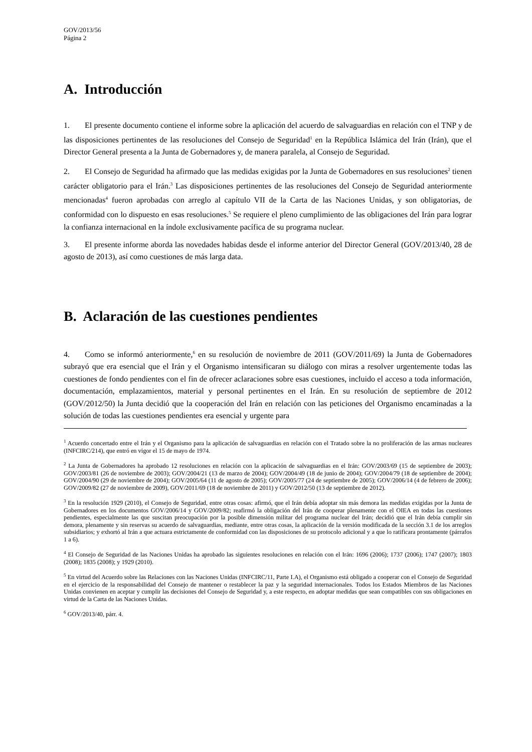GOV/2013/56
Página 2
A. Introducción
1. El presente documento contiene el informe sobre la aplicación del acuerdo de salvaguardias en relación con el TNP y de las disposiciones pertinentes de las resoluciones del Consejo de Seguridad<sup>1</sup> en la República Islámica del Irán (Irán), que el Director General presenta a la Junta de Gobernadores y, de manera paralela, al Consejo de Seguridad.
2. El Consejo de Seguridad ha afirmado que las medidas exigidas por la Junta de Gobernadores en sus resoluciones<sup>2</sup> tienen carácter obligatorio para el Irán.<sup>3</sup> Las disposiciones pertinentes de las resoluciones del Consejo de Seguridad anteriormente mencionadas<sup>4</sup> fueron aprobadas con arreglo al capítulo VII de la Carta de las Naciones Unidas, y son obligatorias, de conformidad con lo dispuesto en esas resoluciones.<sup>5</sup> Se requiere el pleno cumplimiento de las obligaciones del Irán para lograr la confianza internacional en la índole exclusivamente pacífica de su programa nuclear.
3. El presente informe aborda las novedades habidas desde el informe anterior del Director General (GOV/2013/40, 28 de agosto de 2013), así como cuestiones de más larga data.
B. Aclaración de las cuestiones pendientes
4. Como se informó anteriormente,<sup>6</sup> en su resolución de noviembre de 2011 (GOV/2011/69) la Junta de Gobernadores subrayó que era esencial que el Irán y el Organismo intensificaran su diálogo con miras a resolver urgentemente todas las cuestiones de fondo pendientes con el fin de ofrecer aclaraciones sobre esas cuestiones, incluido el acceso a toda información, documentación, emplazamientos, material y personal pertinentes en el Irán. En su resolución de septiembre de 2012 (GOV/2012/50) la Junta decidió que la cooperación del Irán en relación con las peticiones del Organismo encaminadas a la solución de todas las cuestiones pendientes era esencial y urgente para
<sup>1</sup> Acuerdo concertado entre el Irán y el Organismo para la aplicación de salvaguardias en relación con el Tratado sobre la no proliferación de las armas nucleares (INFCIRC/214), que entró en vigor el 15 de mayo de 1974.
<sup>2</sup> La Junta de Gobernadores ha aprobado 12 resoluciones en relación con la aplicación de salvaguardias en el Irán: GOV/2003/69 (15 de septiembre de 2003); GOV/2003/81 (26 de noviembre de 2003); GOV/2004/21 (13 de marzo de 2004); GOV/2004/49 (18 de junio de 2004); GOV/2004/79 (18 de septiembre de 2004); GOV/2004/90 (29 de noviembre de 2004); GOV/2005/64 (11 de agosto de 2005); GOV/2005/77 (24 de septiembre de 2005); GOV/2006/14 (4 de febrero de 2006); GOV/2009/82 (27 de noviembre de 2009), GOV/2011/69 (18 de noviembre de 2011) y GOV/2012/50 (13 de septiembre de 2012).
<sup>3</sup> En la resolución 1929 (2010), el Consejo de Seguridad, entre otras cosas: afirmó, que el Irán debía adoptar sin más demora las medidas exigidas por la Junta de Gobernadores en los documentos GOV/2006/14 y GOV/2009/82; reafirmó la obligación del Irán de cooperar plenamente con el OIEA en todas las cuestiones pendientes, especialmente las que suscitan preocupación por la posible dimensión militar del programa nuclear del Irán; decidió que el Irán debía cumplir sin demora, plenamente y sin reservas su acuerdo de salvaguardias, mediante, entre otras cosas, la aplicación de la versión modificada de la sección 3.1 de los arreglos subsidiarios; y exhortó al Irán a que actuara estrictamente de conformidad con las disposiciones de su protocolo adicional y a que lo ratificara prontamente (párrafos 1 a 6).
<sup>4</sup> El Consejo de Seguridad de las Naciones Unidas ha aprobado las siguientes resoluciones en relación con el Irán: 1696 (2006); 1737 (2006); 1747 (2007); 1803 (2008); 1835 (2008); y 1929 (2010).
<sup>5</sup> En virtud del Acuerdo sobre las Relaciones con las Naciones Unidas (INFCIRC/11, Parte I.A), el Organismo está obligado a cooperar con el Consejo de Seguridad en el ejercicio de la responsabilidad del Consejo de mantener o restablecer la paz y la seguridad internacionales. Todos los Estados Miembros de las Naciones Unidas convienen en aceptar y cumplir las decisiones del Consejo de Seguridad y, a este respecto, en adoptar medidas que sean compatibles con sus obligaciones en virtud de la Carta de las Naciones Unidas.
<sup>6</sup> GOV/2013/40, párr. 4.